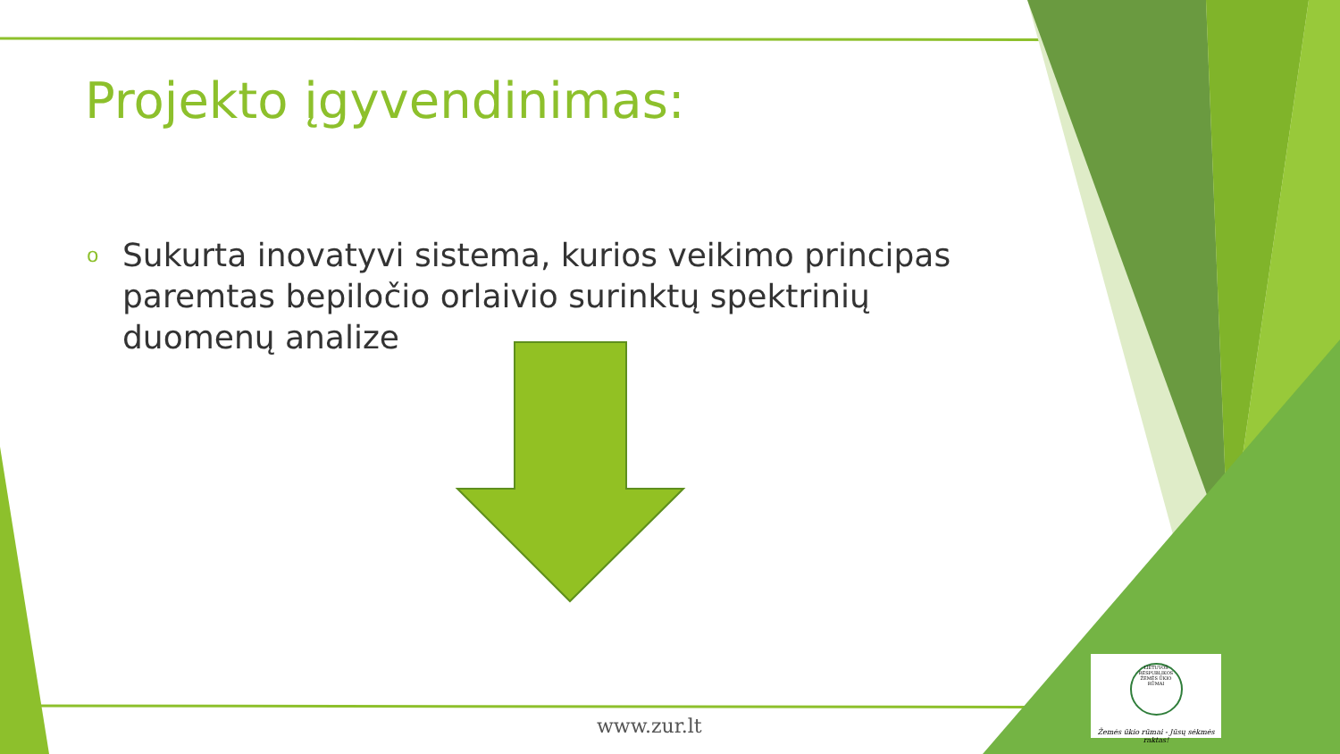Projekto įgyvendinimas:
o Sukurta inovatyvi sistema, kurios veikimo principas paremtas bepiločio orlaivio surinktų spektrinių duomenų analize
www.zur.lt
LIETUVOS RESPUBLIKOS ŽEMĖS ŪKIO RŪMAI
Žemės ūkio rūmai - Jūsų sėkmės raktas!